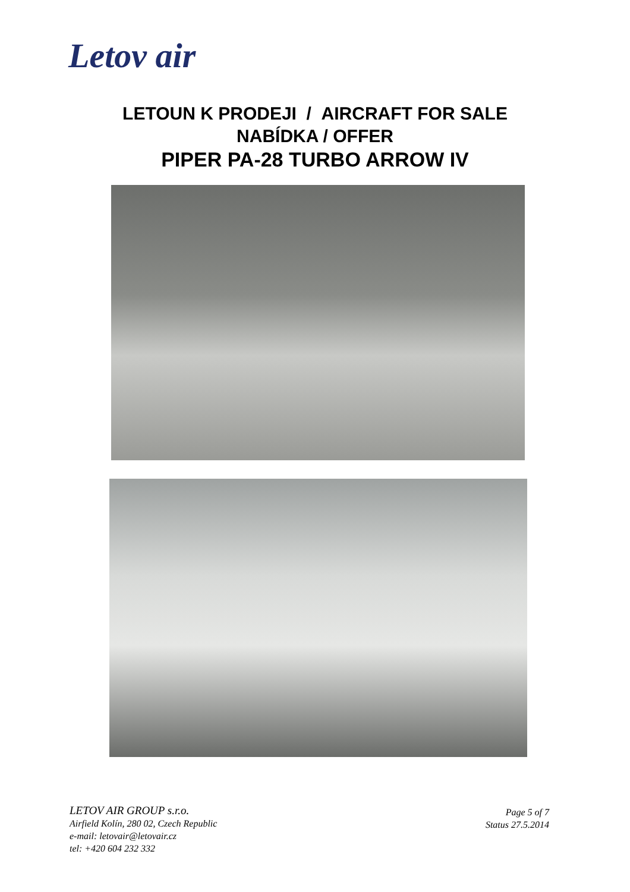Letov air
LETOUN K PRODEJI / AIRCRAFT FOR SALE
NABÍDKA / OFFER
PIPER PA-28 TURBO ARROW IV
LETOV AIR GROUP s.r.o.
Airfield Kolín, 280 02, Czech Republic
e-mail: letovair@letovair.cz
tel: +420 604 232 332
Page 5 of 7
Status 27.5.2014